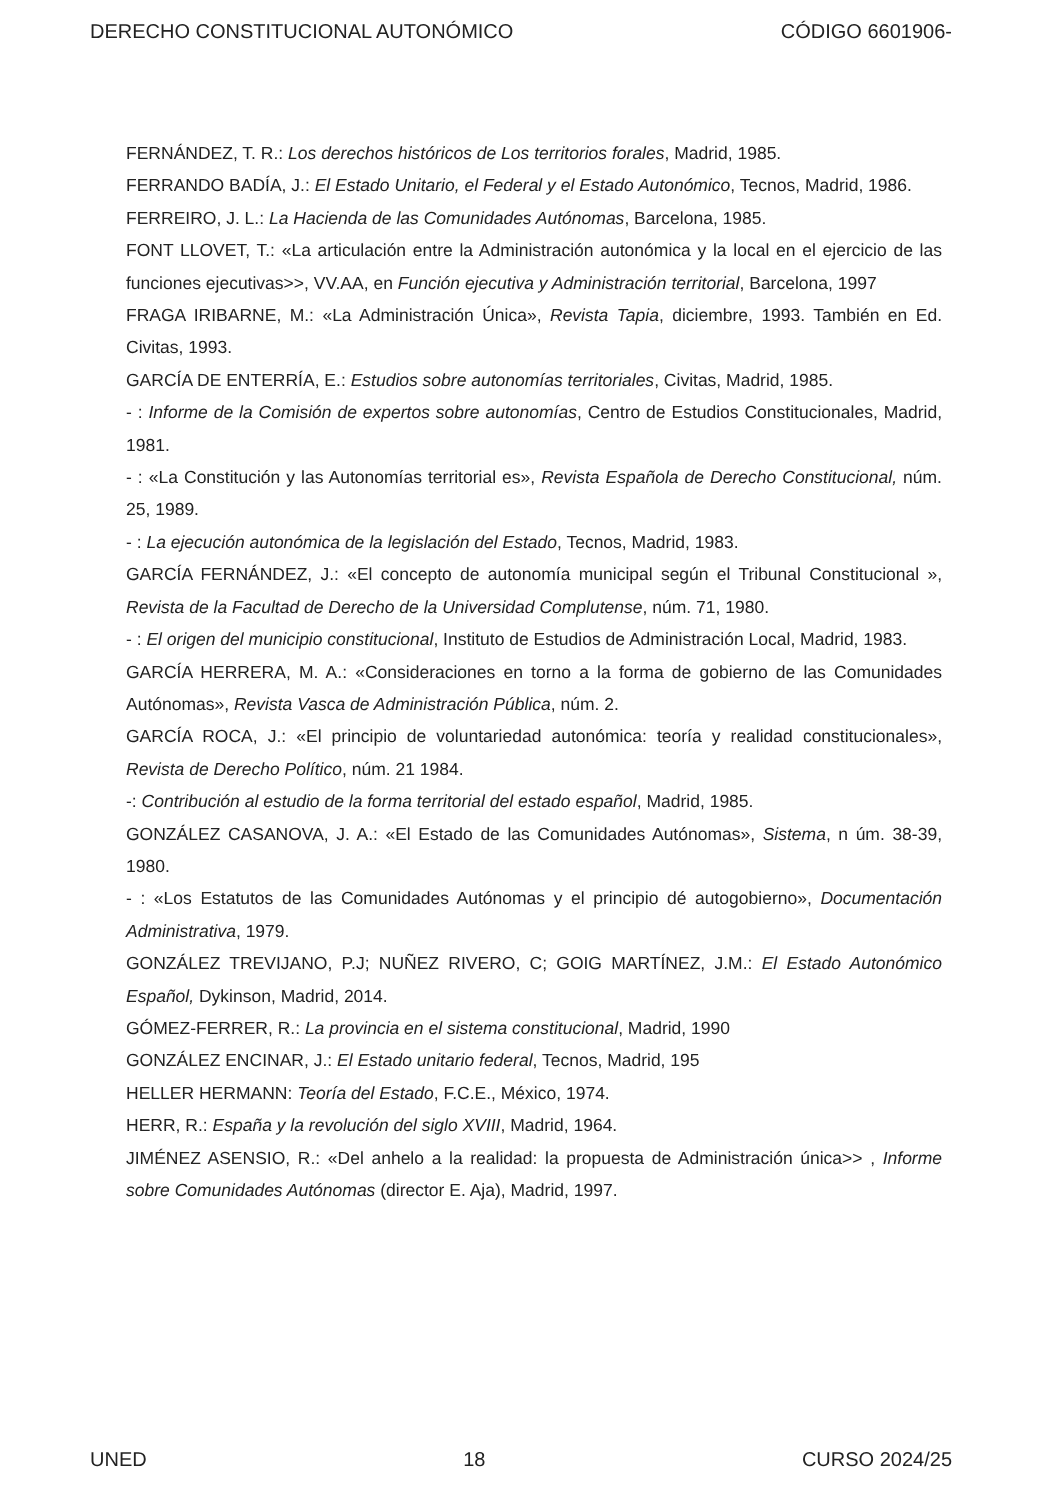DERECHO CONSTITUCIONAL AUTONÓMICO CÓDIGO 6601906-
FERNÁNDEZ, T. R.: Los derechos históricos de Los territorios forales, Madrid, 1985.
FERRANDO BADÍA, J.: El Estado Unitario, el Federal y el Estado Autonómico, Tecnos, Madrid, 1986.
FERREIRO, J. L.: La Hacienda de las Comunidades Autónomas, Barcelona, 1985.
FONT LLOVET, T.: «La articulación entre la Administración autonómica y la local en el ejercicio de las funciones ejecutivas>>, VV.AA, en Función ejecutiva y Administración territorial, Barcelona, 1997
FRAGA IRIBARNE, M.: «La Administración Única», Revista Tapia, diciembre, 1993. También en Ed. Civitas, 1993.
GARCÍA DE ENTERRÍA, E.: Estudios sobre autonomías territoriales, Civitas, Madrid, 1985.
- : Informe de la Comisión de expertos sobre autonomías, Centro de Estudios Constitucionales, Madrid, 1981.
- : «La Constitución y las Autonomías territorial es», Revista Española de Derecho Constitucional, núm. 25, 1989.
- : La ejecución autonómica de la legislación del Estado, Tecnos, Madrid, 1983.
GARCÍA FERNÁNDEZ, J.: «El concepto de autonomía municipal según el Tribunal Constitucional », Revista de la Facultad de Derecho de la Universidad Complutense, núm. 71, 1980.
- : El origen del municipio constitucional, Instituto de Estudios de Administración Local, Madrid, 1983.
GARCÍA HERRERA, M. A.: «Consideraciones en torno a la forma de gobierno de las Comunidades Autónomas», Revista Vasca de Administración Pública, núm. 2.
GARCÍA ROCA, J.: «El principio de voluntariedad autonómica: teoría y realidad constitucionales», Revista de Derecho Político, núm. 21 1984.
-: Contribución al estudio de la forma territorial del estado español, Madrid, 1985.
GONZÁLEZ CASANOVA, J. A.: «El Estado de las Comunidades Autónomas», Sistema, n úm. 38-39, 1980.
- : «Los Estatutos de las Comunidades Autónomas y el principio dé autogobierno», Documentación Administrativa, 1979.
GONZÁLEZ TREVIJANO, P.J; NUÑEZ RIVERO, C; GOIG MARTÍNEZ, J.M.: El Estado Autonómico Español, Dykinson, Madrid, 2014.
GÓMEZ-FERRER, R.: La provincia en el sistema constitucional, Madrid, 1990
GONZÁLEZ ENCINAR, J.: El Estado unitario federal, Tecnos, Madrid, 195
HELLER HERMANN: Teoría del Estado, F.C.E., México, 1974.
HERR, R.: España y la revolución del siglo XVIII, Madrid, 1964.
JIMÉNEZ ASENSIO, R.: «Del anhelo a la realidad: la propuesta de Administración única>> , Informe sobre Comunidades Autónomas (director E. Aja), Madrid, 1997.
UNED 18 CURSO 2024/25